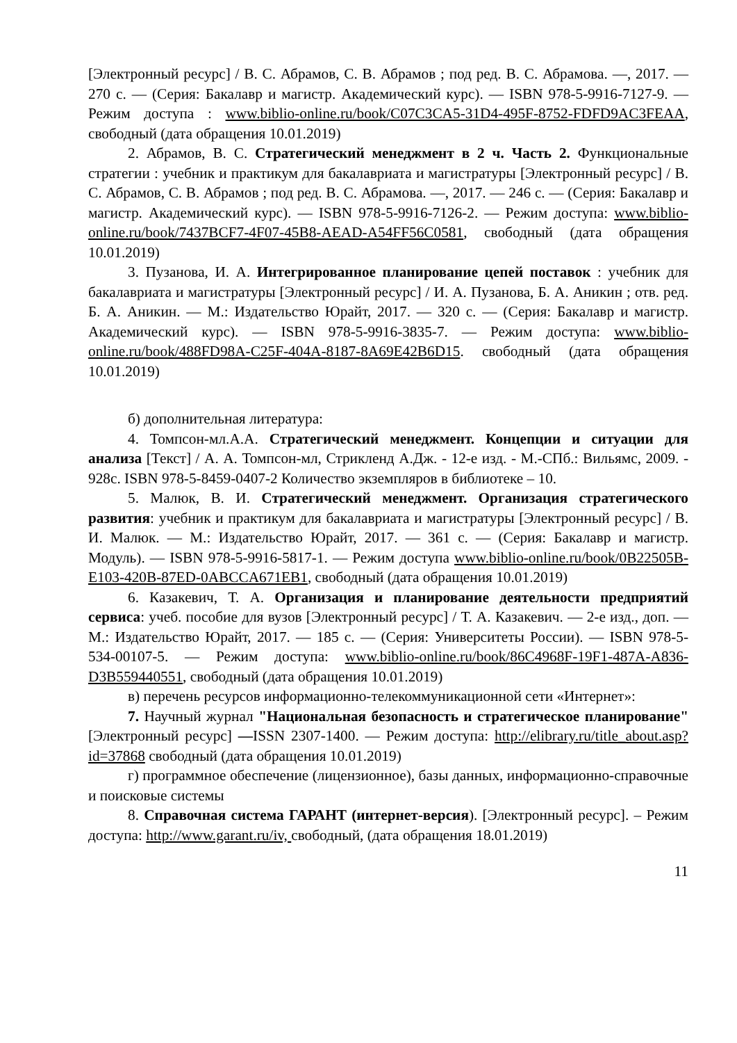[Электронный ресурс] / В. С. Абрамов, С. В. Абрамов ; под ред. В. С. Абрамова. —, 2017. — 270 с. — (Серия: Бакалавр и магистр. Академический курс). — ISBN 978-5-9916-7127-9. — Режим доступа : www.biblio-online.ru/book/C07C3CA5-31D4-495F-8752-FDFD9AC3FEAA, свободный (дата обращения 10.01.2019)
2. Абрамов, В. С. Стратегический менеджмент в 2 ч. Часть 2. Функциональные стратегии : учебник и практикум для бакалавриата и магистратуры [Электронный ресурс] / В. С. Абрамов, С. В. Абрамов ; под ред. В. С. Абрамова. —, 2017. — 246 с. — (Серия: Бакалавр и магистр. Академический курс). — ISBN 978-5-9916-7126-2. — Режим доступа: www.biblio-online.ru/book/7437BCF7-4F07-45B8-AEAD-A54FF56C0581, свободный (дата обращения 10.01.2019)
3. Пузанова, И. А. Интегрированное планирование цепей поставок : учебник для бакалавриата и магистратуры [Электронный ресурс] / И. А. Пузанова, Б. А. Аникин ; отв. ред. Б. А. Аникин. — М.: Издательство Юрайт, 2017. — 320 с. — (Серия: Бакалавр и магистр. Академический курс). — ISBN 978-5-9916-3835-7. — Режим доступа: www.biblio-online.ru/book/488FD98A-C25F-404A-8187-8A69E42B6D15. свободный (дата обращения 10.01.2019)
б) дополнительная литература:
4. Томпсон-мл.А.А. Стратегический менеджмент. Концепции и ситуации для анализа [Текст] / А. А. Томпсон-мл, Стрикленд А.Дж. - 12-е изд. - М.-СПб.: Вильямс, 2009. - 928с. ISBN 978-5-8459-0407-2 Количество экземпляров в библиотеке – 10.
5. Малюк, В. И. Стратегический менеджмент. Организация стратегического развития: учебник и практикум для бакалавриата и магистратуры [Электронный ресурс] / В. И. Малюк. — М.: Издательство Юрайт, 2017. — 361 с. — (Серия: Бакалавр и магистр. Модуль). — ISBN 978-5-9916-5817-1. — Режим доступа www.biblio-online.ru/book/0B22505B-E103-420B-87ED-0ABCCA671EB1, свободный (дата обращения 10.01.2019)
6. Казакевич, Т. А. Организация и планирование деятельности предприятий сервиса: учеб. пособие для вузов [Электронный ресурс] / Т. А. Казакевич. — 2-е изд., доп. — М.: Издательство Юрайт, 2017. — 185 с. — (Серия: Университеты России). — ISBN 978-5-534-00107-5. — Режим доступа: www.biblio-online.ru/book/86C4968F-19F1-487A-A836-D3B559440551, свободный (дата обращения 10.01.2019)
в) перечень ресурсов информационно-телекоммуникационной сети «Интернет»:
7. Научный журнал "Национальная безопасность и стратегическое планирование" [Электронный ресурс] —ISSN 2307-1400. — Режим доступа: http://elibrary.ru/title_about.asp?id=37868 свободный (дата обращения 10.01.2019)
г) программное обеспечение (лицензионное), базы данных, информационно-справочные и поисковые системы
8. Справочная система ГАРАНТ (интернет-версия). [Электронный ресурс]. – Режим доступа: http://www.garant.ru/iv, свободный, (дата обращения 18.01.2019)
11